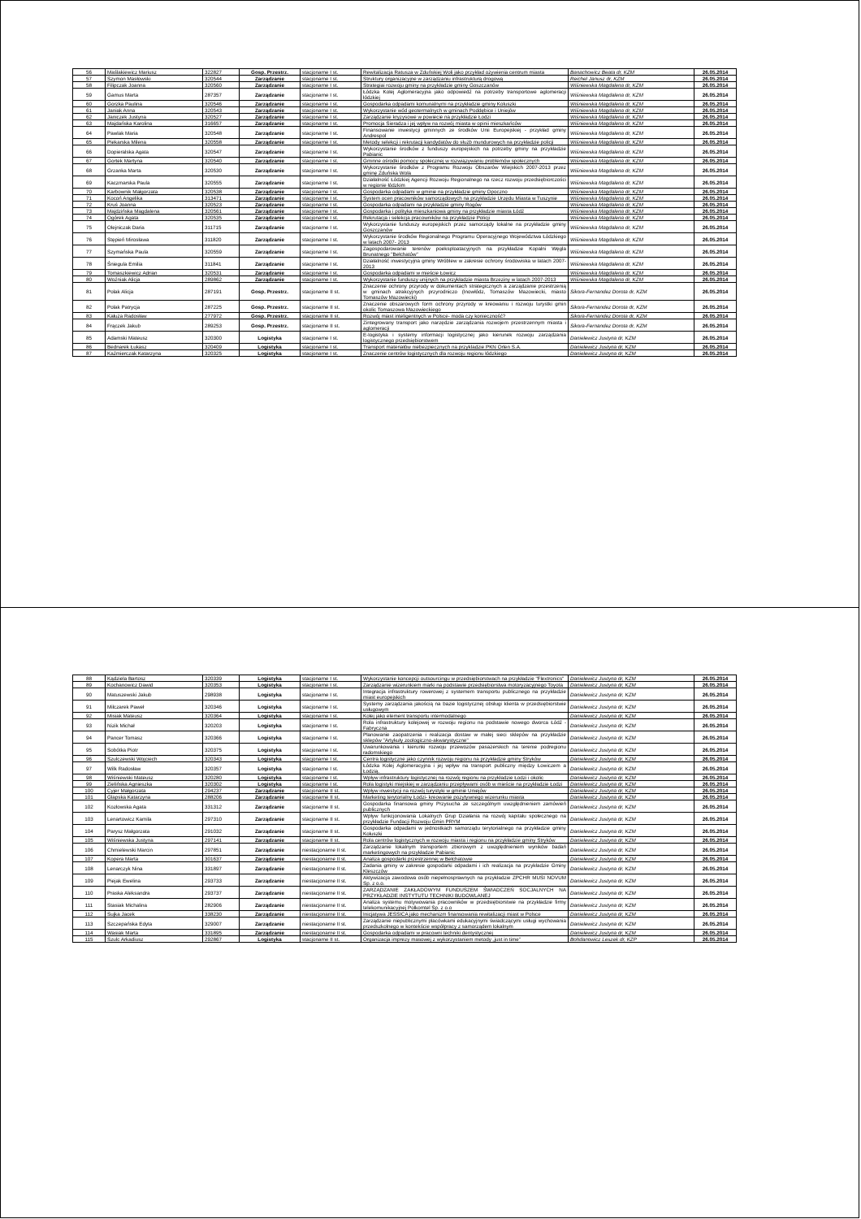| 56 | Maślakiewicz Mariusz | 322827 | Gosp. Przestrz. | stacjonarne I st. | Rewitalizacja Ratusza w Zduńskiej Woli jako przykład ożywienia centrum miasta | Banachowicz Beata dr, KZM | 26.05.2014 |
| 57 | Szymon Masłowski | 320544 | Zarządzanie | stacjonarne I st. | Struktury organizacyjne w zarządzaniu infrastrukturą drogową | Reichel Janusz dr, KZM | 26.05.2014 |
| 58 | Filipczak Joanna | 320560 | Zarządzanie | stacjonarne I st. | Strategiai rozwoju gminy na przykładzie gminy Goszczanów | Wiśniewska Magdalena dr, KZM | 26.05.2014 |
| 59 | Gamus Marta | 287357 | Zarządzanie | stacjonarne I st. | Łódzka Kolej Aglomeracyjna jako odpowiedź na potrzeby transportowe aglomeracji łódzkiej | Wiśniewska Magdalena dr, KZM | 26.05.2014 |
| 60 | Gorzka Paulina | 320546 | Zarządzanie | stacjonarne I st. | Gospodarka odpadami komunalnymi na przykładzie gminy Koluszki | Wiśniewska Magdalena dr, KZM | 26.05.2014 |
| 61 | Janiak Anna | 320543 | Zarządzanie | stacjonarne I st. | Wykorzystanie wód geotermalnych w gminach Poddębice i Uniejów | Wiśniewska Magdalena dr, KZM | 26.05.2014 |
| 62 | Janiczek Justyna | 320527 | Zarządzanie | stacjonarne I st. | Zarządzanie kryzysowe w powiecie na przykładzie Łodzi | Wiśniewska Magdalena dr, KZM | 26.05.2014 |
| 63 | Majdańska Karolina | 316657 | Zarządzanie | stacjonarne I st. | Promocja Sieradza i jej wpływ na rozwój miasta w opinii mieszkańców | Wiśniewska Magdalena dr, KZM | 26.05.2014 |
| 64 | Pawlak Maria | 320548 | Zarządzanie | stacjonarne I st. | Finansowanie inwestycji gminnych ze środków Unii Europejskiej - przykład gminy Andrespol | Wiśniewska Magdalena dr, KZM | 26.05.2014 |
| 65 | Piekarska Milena | 320558 | Zarządzanie | stacjonarne I st. | Metody selekcji i rekrutacji kandydatów do służb mundurowych na przykładzie policji | Wiśniewska Magdalena dr, KZM | 26.05.2014 |
| 66 | Dopieralska Agata | 320547 | Zarządzanie | stacjonarne I st. | Wykorzystanie środków z funduszy europejskich na potrzeby gminy na przykładzie Pabianic | Wiśniewska Magdalena dr, KZM | 26.05.2014 |
| 67 | Gortek Martyna | 320540 | Zarządzanie | stacjonarne I st. | Gminne ośrodki pomocy społecznej w rozwiązywaniu problemów społecznych | Wiśniewska Magdalena dr, KZM | 26.05.2014 |
| 68 | Grzanka Marta | 320530 | Zarządzanie | stacjonarne I st. | Wykorzystanie środków z Programu Rozwoju Obszarów Wiejskich 2007-2013 przez gminę Zduńska Wola | Wiśniewska Magdalena dr, KZM | 26.05.2014 |
| 69 | Kaczmarska Paula | 320555 | Zarządzanie | stacjonarne I st. | Działalność Łódzkiej Agencji Rozwoju Regionalnego na rzecz rozwoju przedsiębiorczości w regionie łódzkim | Wiśniewska Magdalena dr, KZM | 26.05.2014 |
| 70 | Karbownik Małgorzata | 320538 | Zarządzanie | stacjonarne I st. | Gospodarka odpadami w gminie na przykładzie gminy Opoczno | Wiśniewska Magdalena dr, KZM | 26.05.2014 |
| 71 | Kocoń Angelika | 313471 | Zarządzanie | stacjonarne I st. | System ocen pracowników samorządowych na przykładzie Urzędu Miasta w Tuszynie | Wiśniewska Magdalena dr, KZM | 26.05.2014 |
| 72 | Kruś Joanna | 320523 | Zarządzanie | stacjonarne I st. | Gospodarka odpadami na przykładzie gminy Rogów | Wiśniewska Magdalena dr, KZM | 26.05.2014 |
| 73 | Majdzińska Magdalena | 320561 | Zarządzanie | stacjonarne I st. | Gospodarka i polityka mieszkaniowa gminy na przykładzie miasta Łódź | Wiśniewska Magdalena dr, KZM | 26.05.2014 |
| 74 | Ogórek Agata | 320535 | Zarządzanie | stacjonarne I st. | Rekrutacja i selekcja pracowników na przykładzie Policji | Wiśniewska Magdalena dr, KZM | 26.05.2014 |
| 75 | Olejniczak Daria | 311715 | Zarządzanie | stacjonarne I st. | Wykorzystanie funduszy europejskich przez samorządy lokalne na przykładzie gminy Goszczanów | Wiśniewska Magdalena dr, KZM | 26.05.2014 |
| 76 | Stępień Mirosława | 311820 | Zarządzanie | stacjonarne I st. | Wykorzystanie środków Regionalnego Programu Operacyjnego Województwa Łódzkiego w latach 2007- 2013 | Wiśniewska Magdalena dr, KZM | 26.05.2014 |
| 77 | Szymańska Paula | 320559 | Zarządzanie | stacjonarne I st. | Zagospodarowanie terenów poeksploatacyjnych na przykładzie Kopalni Węgla Brunatnego "Bełchatów" | Wiśniewska Magdalena dr, KZM | 26.05.2014 |
| 78 | Śniegula Emilia | 311841 | Zarządzanie | stacjonarne I st. | Działalność inwestycyjna gminy Wróblew w zakresie ochrony środowiska w latach 2007-2013 | Wiśniewska Magdalena dr, KZM | 26.05.2014 |
| 79 | Tomaszkiewicz Adrian | 320531 | Zarządzanie | stacjonarne I st. | Gospodarka odpadami w mieście Łowicz | Wiśniewska Magdalena dr, KZM | 26.05.2014 |
| 80 | Woźniak Alicja | 289862 | Zarządzanie | stacjonarne I st. | Wykorzystanie funduszy unijnych na przykładzie miasta Brzeziny w latach 2007-2013 | Wiśniewska Magdalena dr, KZM | 26.05.2014 |
| 81 | Polak Alicja | 287191 | Gosp. Przestrz. | stacjonarne II st. | Znaczenie ochrony przyrody w dokumentach strategicznych a zarządzanie przestrzenią w gminach atrakcyjnych przyrodniczo (Inowłódz, Tomaszów Mazowiecki, miasto Tomaszów Mazowiecki) | Sikora-Fernandez Dorota dr, KZM | 26.05.2014 |
| 82 | Polak Patrycja | 287225 | Gosp. Przestrz. | stacjonarne II st. | Znaczenie obszarowych form ochrony przyrody w kreowaniu i rozwoju turystki gmin okolic Tomaszowa Mazowieckiego | Sikora-Fernandez Dorota dr, KZM | 26.05.2014 |
| 83 | Kałuża Radosław | 277972 | Gosp. Przestrz. | stacjonarne II st. | Rozwój miast inteligentnych w Polsce- moda czy konieczność? | Sikora-Fernandez Dorota dr, KZM | 26.05.2014 |
| 84 | Frączek Jakub | 289253 | Gosp. Przestrz. | stacjonarne II st. | Zintegrowany transport jako narzędzie zarządzania rozwojem przestrzennym miasta i aglomeracji | Sikora-Fernandez Dorota dr, KZM | 26.05.2014 |
| 85 | Adamski Mateusz | 320300 | Logistyka | stacjonarne I st. | E-logistyka i systemy informacji logistycznej jako kierunek rozwoju zarządzania logistycznego przedsiębiorstwem | Danielewicz Justyna dr, KZM | 26.05.2014 |
| 86 | Bednarek Łukasz | 320409 | Logistyka | stacjonarne I st. | Transport materiałów niebezpiecznych na przykladzie PKN Orlen S.A. | Danielewicz Justyna dr, KZM | 26.05.2014 |
| 87 | Kaźmierczak Katarzyna | 320325 | Logistyka | stacjonarne I st. | Znaczenie centrów logistycznych dla rozwoju regionu łódzkiego | Danielewicz Justyna dr, KZM | 26.05.2014 |
| 88 | Kądziela Bartosz | 320339 | Logistyka | stacjonarne I st. | Wykorzystanie koncepcji outsourcingu w przedsiębiorstwach na przykładzie "Flextronics" | Danielewicz Justyna dr, KZM | 26.05.2014 |
| 89 | Kochanowicz Dawid | 320353 | Logistyka | stacjonarne I st. | Zarządzanie wizerunkiem marki na podstawie przedsiębiorstwa motoryzacyjnego Toyota | Danielewicz Justyna dr, KZM | 26.05.2014 |
| 90 | Matuszewski Jakub | 298938 | Logistyka | stacjonarne I st. | Integracja infrastruktury rowerowej z systemem transportu publicznego na przykładzie miast europejskich | Danielewicz Justyna dr, KZM | 26.05.2014 |
| 91 | Milczarek Paweł | 320346 | Logistyka | stacjonarne I st. | Systemy zarządzania jakością na bazie logistycznej obsługi klienta w przedsiębiorstwie usługowym | Danielewicz Justyna dr, KZM | 26.05.2014 |
| 92 | Misiak Mateusz | 320364 | Logistyka | stacjonarne I st. | Kolej jako element transportu intermodalnego | Danielewicz Justyna dr, KZM | 26.05.2014 |
| 93 | Nizik Michał | 320203 | Logistyka | stacjonarne I st. | Rola infrastruktury kolejowej w rozwoju regionu na podstawie nowego dworca Łódź - Fabryczna | Danielewicz Justyna dr, KZM | 26.05.2014 |
| 94 | Pancer Tomasz | 320366 | Logistyka | stacjonarne I st. | Planowanie zaopatrzenia i realizacja dostaw w małej sieci sklepów na przykładzie sklepów "Artykuły zoologiczno-akwarystyczne" | Danielewicz Justyna dr, KZM | 26.05.2014 |
| 95 | Sobótka Piotr | 320375 | Logistyka | stacjonarne I st. | Uwarunkowania i kierunki rozwoju przewozów pasażerskich na terenie podregionu radomskiego | Danielewicz Justyna dr, KZM | 26.05.2014 |
| 96 | Szulczewski Wojciech | 320343 | Logistyka | stacjonarne I st. | Centra logistyczne jako czynnik rozwoju regionu na przykładzie gminy Stryków | Danielewicz Justyna dr, KZM | 26.05.2014 |
| 97 | Wilk Radosław | 320357 | Logistyka | stacjonarne I st. | Łódzka Kolej Aglomeracyjna i jej wpływ na transport publiczny między Łowiczem a Łodzią. | Danielewicz Justyna dr, KZM | 26.05.2014 |
| 98 | Wiśniewski Mateusz | 320280 | Logistyka | stacjonarne I st. | Wpływ infrastruktury logistycznej na rozwój regionu na przykładzie Łodzi i okolic | Danielewicz Justyna dr, KZM | 26.05.2014 |
| 99 | Zielińska Agnieszka | 320302 | Logistyka | stacjonarne I st. | Rola logistyki miejskiej w zarządzaniu przepływami osób w mieście na przykładzie Łodzi | Danielewicz Justyna dr, KZM | 26.05.2014 |
| 100 | Cyjer Małgorzata | 294237 | Zarządzanie | stacjonarne II st. | Wpływ inwestycji na rozwój turystyki w gminie Uniejów | Danielewicz Justyna dr, KZM | 26.05.2014 |
| 101 | Glapska Katarzyna | 288206 | Zarządzanie | stacjonarne II st. | Marketing terytorialny Łodzi- kreowanie pozytywnego wizerunku miasta | Danielewicz Justyna dr, KZM | 26.05.2014 |
| 102 | Kozłowska Agata | 331312 | Zarządzanie | stacjonarne II st. | Gospodarka finansowa gminy Przysucha ze szczególnym uwzględnieniem zamówień publicznych | Danielewicz Justyna dr, KZM | 26.05.2014 |
| 103 | Lenartowicz Kamila | 297310 | Zarządzanie | stacjonarne II st. | Wpływ funkcjonowania Lokalnych Grup Działania na rozwój kapitału społecznego na przykładzie Fundacji Rozwoju Gmin PRYM | Danielewicz Justyna dr, KZM | 26.05.2014 |
| 104 | Parysz Małgorzata | 291032 | Zarządzanie | stacjonarne II st. | Gospodarka odpadami w jednostkach samorządu terytorialnego na przykładzie gminy Koluszki | Danielewicz Justyna dr, KZM | 26.05.2014 |
| 105 | Wiśniewska Justyna | 297141 | Zarządzanie | stacjonarne II st. | Rola centrów logistycznych w rozwoju miasta i regionu na przykładzie gminy Stryków | Danielewicz Justyna dr, KZM | 26.05.2014 |
| 106 | Chmielewski Marcin | 297851 | Zarządzanie | niestacjonarne II st. | Zarządzanie lokalnym transportem zbiorowym z uwzględnieniem wyników badań marketingowych na przykładzie Pabianic | Danielewicz Justyna dr, KZM | 26.05.2014 |
| 107 | Kopera Marta | 301637 | Zarządzanie | niestacjonarne II st. | Analiza gospodarki przestrzennej w Bełchatowie | Danielewicz Justyna dr, KZM | 26.05.2014 |
| 108 | Lenarczyk Nina | 331897 | Zarządzanie | niestacjonarne II st. | Zadania gminy w zakresie gospodarki odpadami i ich realizacja na przykładzie Gminy Kleszczów | Danielewicz Justyna dr, KZM | 26.05.2014 |
| 109 | Piejak Ewelina | 293733 | Zarządzanie | niestacjonarne II st. | Aktywizacja zawodowa osób niepełnosprawnych na przykładzie ZPCHR MUSI NOVUM Sp. z o.o. | Danielewicz Justyna dr, KZM | 26.05.2014 |
| 110 | Praska Aleksandra | 293737 | Zarządzanie | niestacjonarne II st. | ZARZĄDZANIE ZAKŁADOWYM FUNDUSZEM ŚWIADCZEŃ SOCJALNYCH NA PRZYKŁADZIE INSTYTUTU TECHNIKI BUDOWLANEJ | Danielewicz Justyna dr, KZM | 26.05.2014 |
| 111 | Stasiak Michalina | 282906 | Zarządzanie | niestacjonarne II st. | Analiza systemu motywowania pracowników w przedsiębiorstwie na przykładzie firmy telekomunikacyjnej Polkomtel Sp. z o.o | Danielewicz Justyna dr, KZM | 26.05.2014 |
| 112 | Sujka Jacek | 338230 | Zarządzanie | niestacjonarne II st. | Inicjatywa JESSICA jako mechanizm finansowania rewitalizacji miast w Polsce | Danielewicz Justyna dr, KZM | 26.05.2014 |
| 113 | Szczepańska Edyta | 329007 | Zarządzanie | niestacjonarne II st. | Zarządzanie niepublicznymi placówkami edukacyjnymi świadczącymi usługi wychowania przedszkolnego w kontekście współpracy z samorządem lokalnym | Danielewicz Justyna dr, KZM | 26.05.2014 |
| 114 | Wasiak Marta | 331895 | Zarządzanie | niestacjonarne II st. | Gospodarka odpadami w pracowni techniki dentystycznej | Danielewicz Justyna dr, KZM | 26.05.2014 |
| 115 | Szulc Arkadiusz | 292867 | Logistyka | stacjonarne II st. | Organizacja imprezy masowej z wykorzystaniem metody „just in time” | Bohdanowicz Leszek dr, KZP | 26.05.2014 |